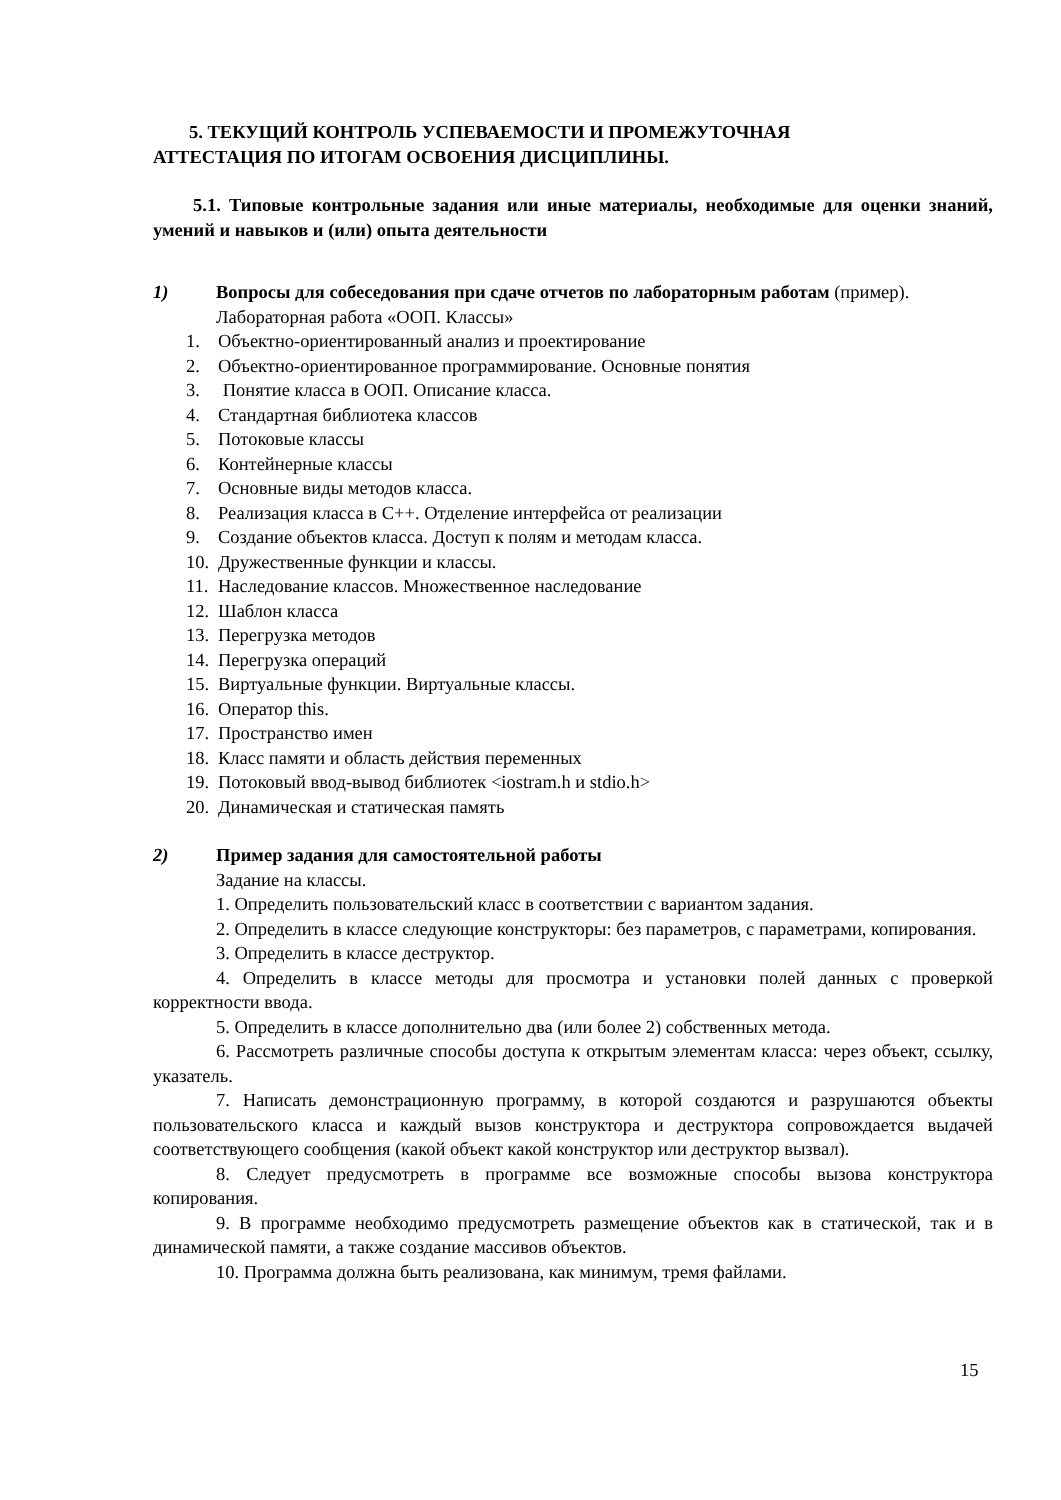5. ТЕКУЩИЙ КОНТРОЛЬ УСПЕВАЕМОСТИ И ПРОМЕЖУТОЧНАЯ
АТТЕСТАЦИЯ ПО ИТОГАМ ОСВОЕНИЯ ДИСЦИПЛИНЫ.
5.1. Типовые контрольные задания или иные материалы, необходимые для оценки знаний, умений и навыков и (или) опыта деятельности
1) Вопросы для собеседования при сдаче отчетов по лабораторным работам (пример).
Лабораторная работа «ООП. Классы»
1. Объектно-ориентированный анализ и проектирование
2. Объектно-ориентированное программирование. Основные понятия
3. Понятие класса в ООП. Описание класса.
4. Стандартная библиотека классов
5. Потоковые классы
6. Контейнерные классы
7. Основные виды методов класса.
8. Реализация класса в С++. Отделение интерфейса от реализации
9. Создание объектов класса. Доступ к полям и методам класса.
10. Дружественные функции и классы.
11. Наследование классов. Множественное наследование
12. Шаблон класса
13. Перегрузка методов
14. Перегрузка операций
15. Виртуальные функции. Виртуальные классы.
16. Оператор this.
17. Пространство имен
18. Класс памяти и область действия переменных
19. Потоковый ввод-вывод библиотек <iostram.h и stdio.h>
20. Динамическая и статическая память
2) Пример задания для самостоятельной работы
Задание на классы.
1. Определить пользовательский класс в соответствии с вариантом задания.
2. Определить в классе следующие конструкторы: без параметров, с параметрами, копирования.
3. Определить в классе деструктор.
4. Определить в классе методы для просмотра и установки полей данных с проверкой корректности ввода.
5. Определить в классе дополнительно два (или более 2) собственных метода.
6. Рассмотреть различные способы доступа к открытым элементам класса: через объект, ссылку, указатель.
7. Написать демонстрационную программу, в которой создаются и разрушаются объекты пользовательского класса и каждый вызов конструктора и деструктора сопровождается выдачей соответствующего сообщения (какой объект какой конструктор или деструктор вызвал).
8. Следует предусмотреть в программе все возможные способы вызова конструктора копирования.
9. В программе необходимо предусмотреть размещение объектов как в статической, так и в динамической памяти, а также создание массивов объектов.
10. Программа должна быть реализована, как минимум, тремя файлами.
15